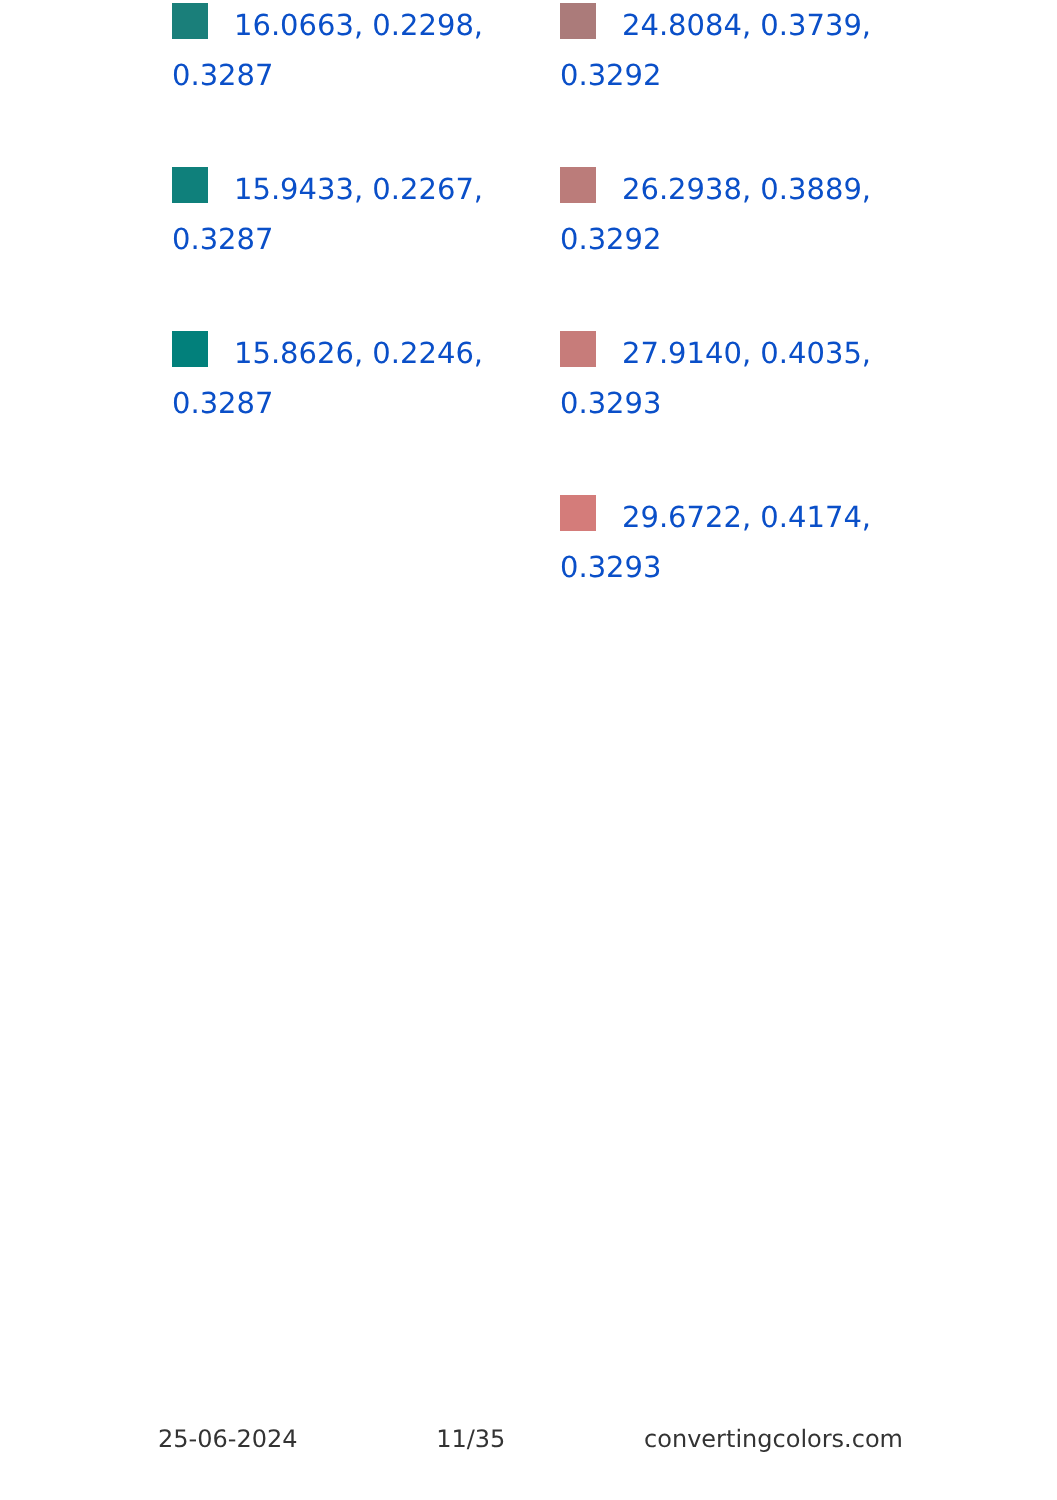16.0663, 0.2298, 0.3287
15.9433, 0.2267, 0.3287
15.8626, 0.2246, 0.3287
24.8084, 0.3739, 0.3292
26.2938, 0.3889, 0.3292
27.9140, 0.4035, 0.3293
29.6722, 0.4174, 0.3293
25-06-2024 11/35 convertingcolors.com